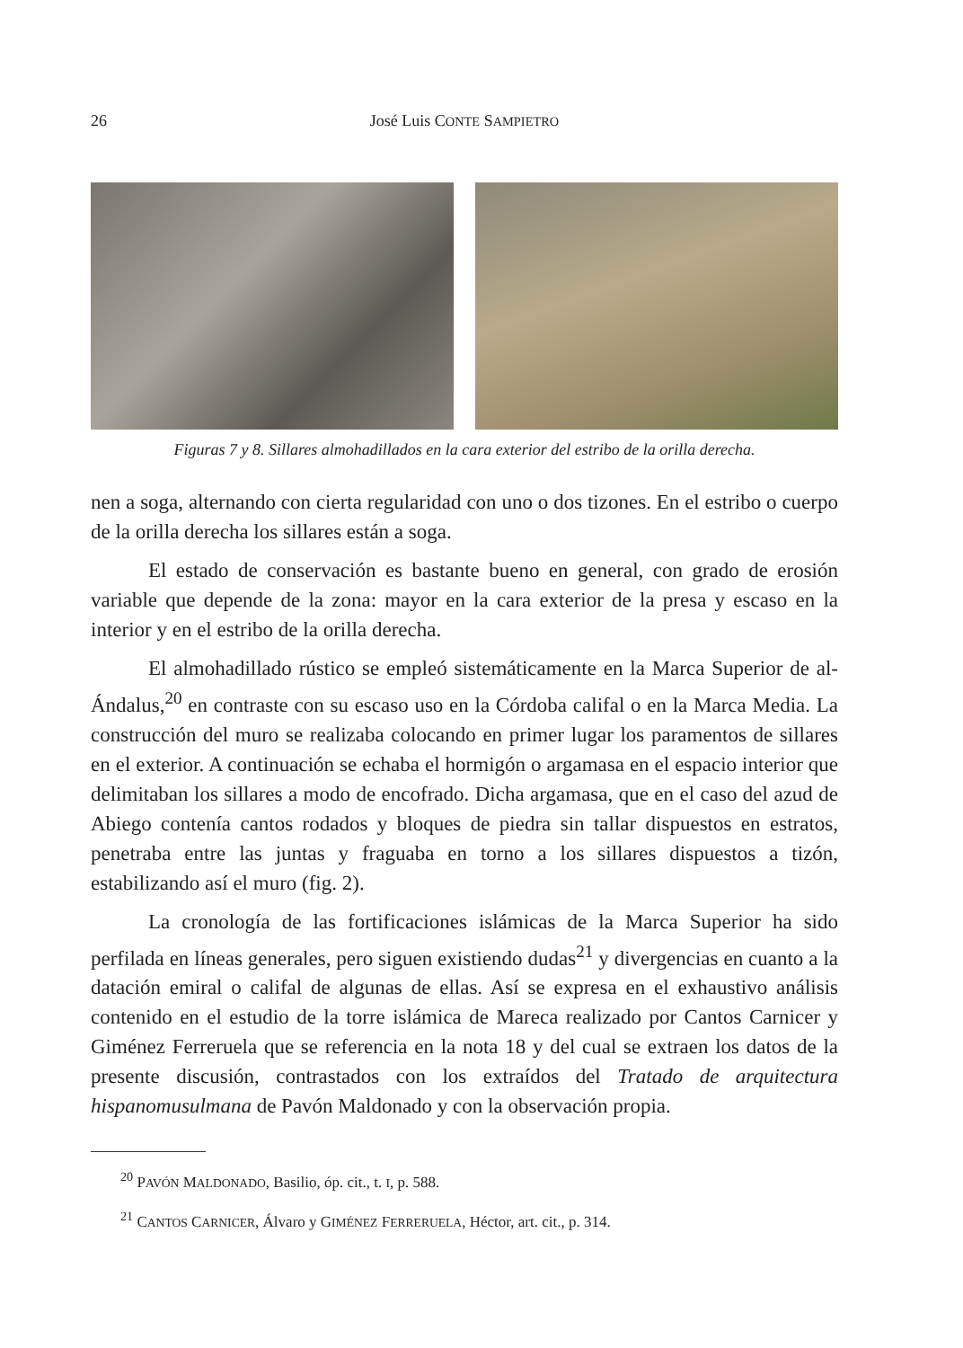26 José Luis CONTE SAMPIETRO
Figuras 7 y 8. Sillares almohadillados en la cara exterior del estribo de la orilla derecha.
nen a soga, alternando con cierta regularidad con uno o dos tizones. En el estribo o cuerpo de la orilla derecha los sillares están a soga.
El estado de conservación es bastante bueno en general, con grado de erosión variable que depende de la zona: mayor en la cara exterior de la presa y escaso en la interior y en el estribo de la orilla derecha.
El almohadillado rústico se empleó sistemáticamente en la Marca Superior de al-Ándalus,<sup>20</sup> en contraste con su escaso uso en la Córdoba califal o en la Marca Media. La construcción del muro se realizaba colocando en primer lugar los paramentos de sillares en el exterior. A continuación se echaba el hormigón o argamasa en el espacio interior que delimitaban los sillares a modo de encofrado. Dicha argamasa, que en el caso del azud de Abiego contenía cantos rodados y bloques de piedra sin tallar dispuestos en estratos, penetraba entre las juntas y fraguaba en torno a los sillares dispuestos a tizón, estabilizando así el muro (fig. 2).
La cronología de las fortificaciones islámicas de la Marca Superior ha sido perfilada en líneas generales, pero siguen existiendo dudas<sup>21</sup> y divergencias en cuanto a la datación emiral o califal de algunas de ellas. Así se expresa en el exhaustivo análisis contenido en el estudio de la torre islámica de Mareca realizado por Cantos Carnicer y Giménez Ferreruela que se referencia en la nota 18 y del cual se extraen los datos de la presente discusión, contrastados con los extraídos del Tratado de arquitectura hispanomusulmana de Pavón Maldonado y con la observación propia.
<sup>20</sup> PAVÓN MALDONADO, Basilio, óp. cit., t. I, p. 588.
<sup>21</sup> CANTOS CARNICER, Álvaro y GIMÉNEZ FERRERUELA, Héctor, art. cit., p. 314.